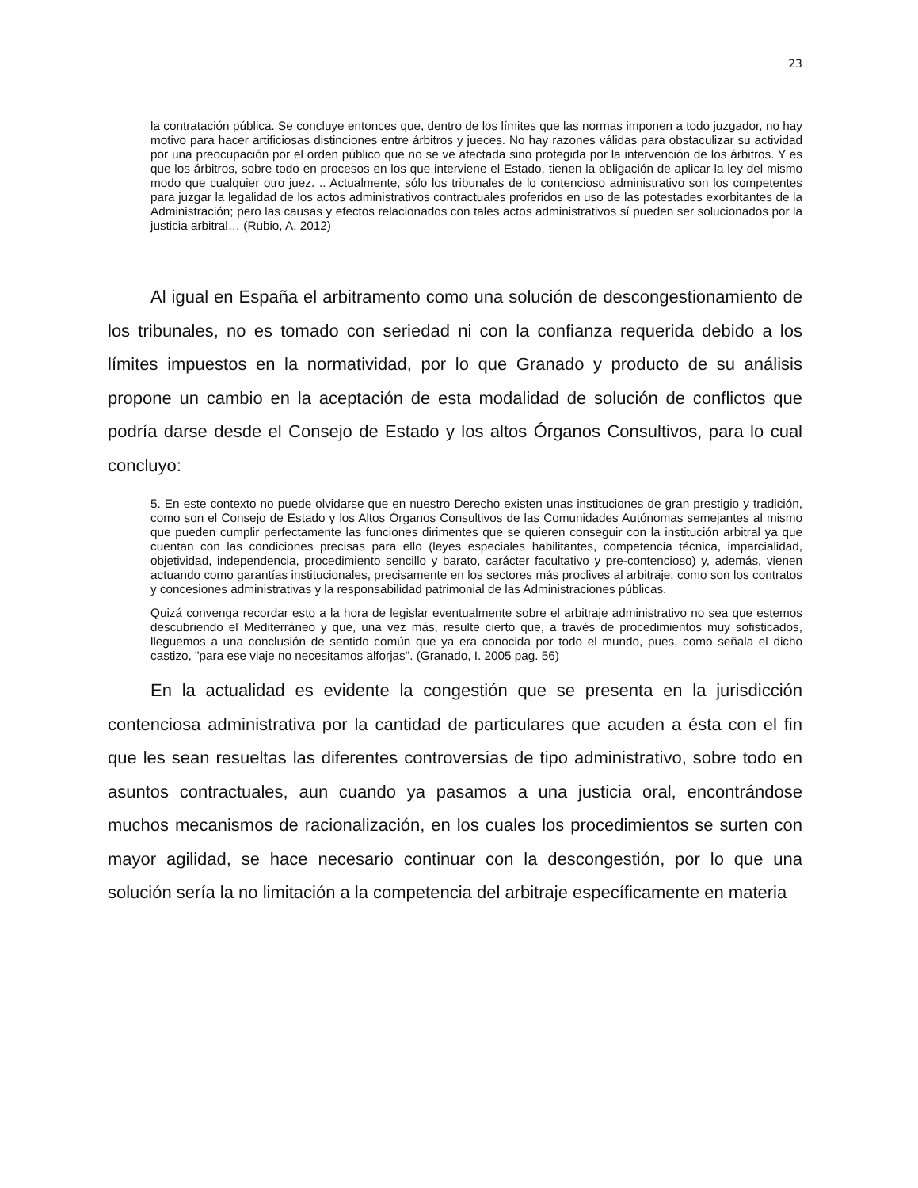23
la contratación pública. Se concluye entonces que, dentro de los límites que las normas imponen a todo juzgador, no hay motivo para hacer artificiosas distinciones entre árbitros y jueces. No hay razones válidas para obstaculizar su actividad por una preocupación por el orden público que no se ve afectada sino protegida por la intervención de los árbitros. Y es que los árbitros, sobre todo en procesos en los que interviene el Estado, tienen la obligación de aplicar la ley del mismo modo que cualquier otro juez. .. Actualmente, sólo los tribunales de lo contencioso administrativo son los competentes para juzgar la legalidad de los actos administrativos contractuales proferidos en uso de las potestades exorbitantes de la Administración; pero las causas y efectos relacionados con tales actos administrativos sí pueden ser solucionados por la justicia arbitral… (Rubio, A. 2012)
Al igual en España el arbitramento como una solución de descongestionamiento de los tribunales, no es tomado con seriedad ni con la confianza requerida debido a los límites impuestos en la normatividad, por lo que Granado y producto de su análisis propone un cambio en la aceptación de esta modalidad de solución de conflictos que podría darse desde el Consejo de Estado y los altos Órganos Consultivos, para lo cual concluyo:
5. En este contexto no puede olvidarse que en nuestro Derecho existen unas instituciones de gran prestigio y tradición, como son el Consejo de Estado y los Altos Órganos Consultivos de las Comunidades Autónomas semejantes al mismo que pueden cumplir perfectamente las funciones dirimentes que se quieren conseguir con la institución arbitral ya que cuentan con las condiciones precisas para ello (leyes especiales habilitantes, competencia técnica, imparcialidad, objetividad, independencia, procedimiento sencillo y barato, carácter facultativo y pre-contencioso) y, además, vienen actuando como garantías institucionales, precisamente en los sectores más proclives al arbitraje, como son los contratos y concesiones administrativas y la responsabilidad patrimonial de las Administraciones públicas.
Quizá convenga recordar esto a la hora de legislar eventualmente sobre el arbitraje administrativo no sea que estemos descubriendo el Mediterráneo y que, una vez más, resulte cierto que, a través de procedimientos muy sofisticados, lleguemos a una conclusión de sentido común que ya era conocida por todo el mundo, pues, como señala el dicho castizo, "para ese viaje no necesitamos alforjas". (Granado, I. 2005 pag. 56)
En la actualidad es evidente la congestión que se presenta en la jurisdicción contenciosa administrativa por la cantidad de particulares que acuden a ésta con el fin que les sean resueltas las diferentes controversias de tipo administrativo, sobre todo en asuntos contractuales, aun cuando ya pasamos a una justicia oral, encontrándose muchos mecanismos de racionalización, en los cuales los procedimientos se surten con mayor agilidad, se hace necesario continuar con la descongestión, por lo que una solución sería la no limitación a la competencia del arbitraje específicamente en materia